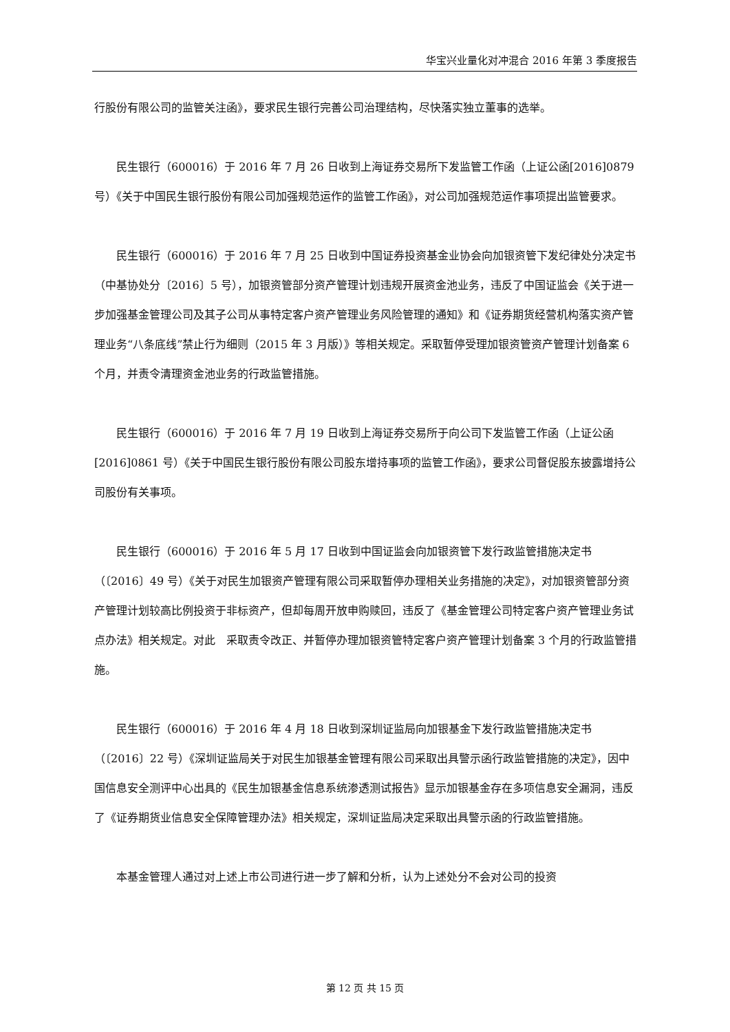华宝兴业量化对冲混合 2016 年第 3 季度报告
行股份有限公司的监管关注函》，要求民生银行完善公司治理结构，尽快落实独立董事的选举。
民生银行（600016）于 2016 年 7 月 26 日收到上海证券交易所下发监管工作函（上证公函[2016]0879 号）《关于中国民生银行股份有限公司加强规范运作的监管工作函》，对公司加强规范运作事项提出监管要求。
民生银行（600016）于 2016 年 7 月 25 日收到中国证券投资基金业协会向加银资管下发纪律处分决定书（中基协处分〔2016〕5 号），加银资管部分资产管理计划违规开展资金池业务，违反了中国证监会《关于进一步加强基金管理公司及其子公司从事特定客户资产管理业务风险管理的通知》和《证券期货经营机构落实资产管理业务“八条底线”禁止行为细则（2015 年 3 月版）》等相关规定。采取暂停受理加银资管资产管理计划备案 6 个月，并责令清理资金池业务的行政监管措施。
民生银行（600016）于 2016 年 7 月 19 日收到上海证券交易所于向公司下发监管工作函（上证公函[2016]0861 号）《关于中国民生银行股份有限公司股东增持事项的监管工作函》，要求公司督促股东披露增持公司股份有关事项。
民生银行（600016）于 2016 年 5 月 17 日收到中国证监会向加银资管下发行政监管措施决定书（〔2016〕49 号）《关于对民生加银资产管理有限公司采取暂停办理相关业务措施的决定》，对加银资管部分资产管理计划较高比例投资于非标资产，但却每周开放申购赎回，违反了《基金管理公司特定客户资产管理业务试点办法》相关规定。对此　采取责令改正、并暂停办理加银资管特定客户资产管理计划备案 3 个月的行政监管措施。
民生银行（600016）于 2016 年 4 月 18 日收到深圳证监局向加银基金下发行政监管措施决定书（〔2016〕22 号）《深圳证监局关于对民生加银基金管理有限公司采取出具警示函行政监管措施的决定》，因中国信息安全测评中心出具的《民生加银基金信息系统渗透测试报告》显示加银基金存在多项信息安全漏洞，违反了《证券期货业信息安全保障管理办法》相关规定，深圳证监局决定采取出具警示函的行政监管措施。
本基金管理人通过对上述上市公司进行进一步了解和分析，认为上述处分不会对公司的投资
第 12 页 共 15 页